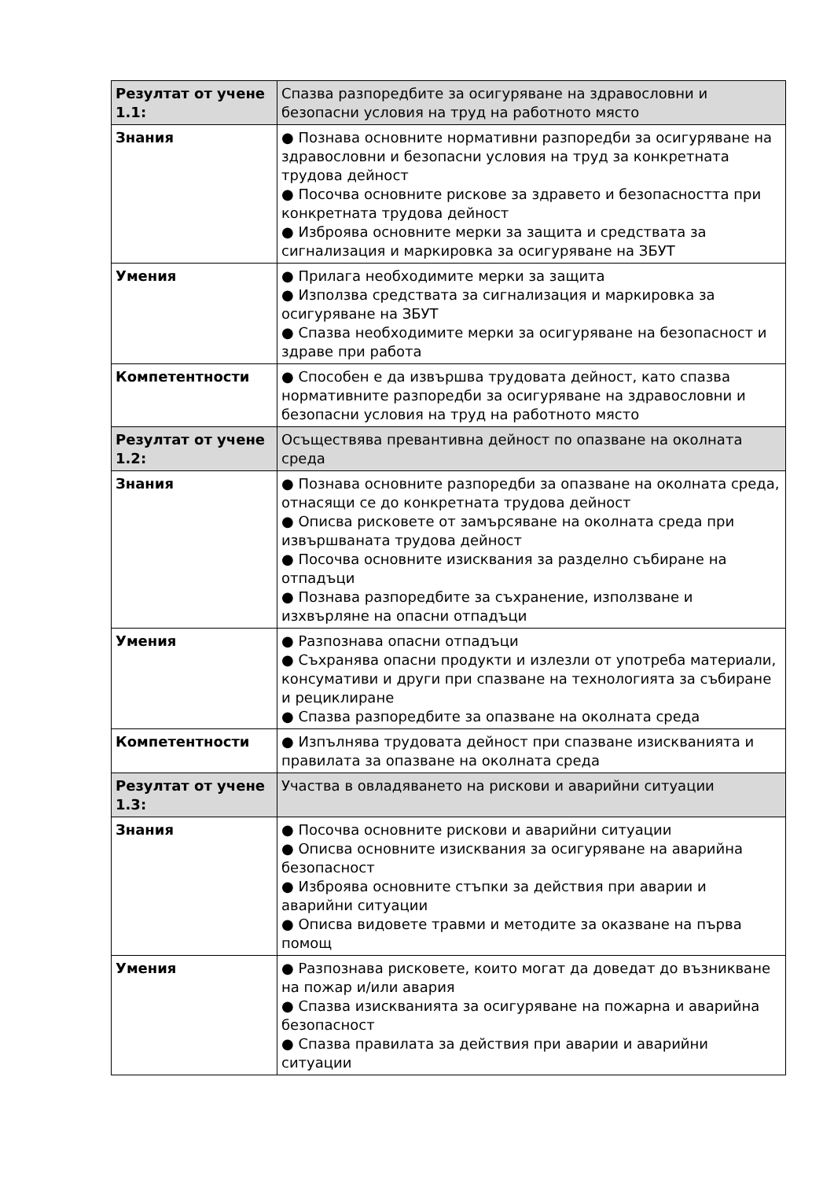| Резултат от учене 1.1: | Спазва разпоредбите за осигуряване на здравословни и безопасни условия на труд на работното място |
| Знания | ● Познава основните нормативни разпоредби за осигуряване на здравословни и безопасни условия на труд за конкретната трудова дейност ● Посочва основните рискове за здравето и безопасността при конкретната трудова дейност ● Изброява основните мерки за защита и средствата за сигнализация и маркировка за осигуряване на ЗБУТ |
| Умения | ● Прилага необходимите мерки за защита ● Използва средствата за сигнализация и маркировка за осигуряване на ЗБУТ ● Спазва необходимите мерки за осигуряване на безопасност и здраве при работа |
| Компетентности | ● Способен е да извършва трудовата дейност, като спазва нормативните разпоредби за осигуряване на здравословни и безопасни условия на труд на работното място |
| Резултат от учене 1.2: | Осъществява превантивна дейност по опазване на околната среда |
| Знания | ● Познава основните разпоредби за опазване на околната среда, отнасящи се до конкретната трудова дейност ● Описва рисковете от замърсяване на околната среда при извършваната трудова дейност ● Посочва основните изисквания за разделно събиране на отпадъци ● Познава разпоредбите за съхранение, използване и изхвърляне на опасни отпадъци |
| Умения | ● Разпознава опасни отпадъци ● Съхранява опасни продукти и излезли от употреба материали, консумативи и други при спазване на технологията за събиране и рециклиране ● Спазва разпоредбите за опазване на околната среда |
| Компетентности | ● Изпълнява трудовата дейност при спазване изискванията и правилата за опазване на околната среда |
| Резултат от учене 1.3: | Участва в овладяването на рискови и аварийни ситуации |
| Знания | ● Посочва основните рискови и аварийни ситуации ● Описва основните изисквания за осигуряване на аварийна безопасност ● Изброява основните стъпки за действия при аварии и аварийни ситуации ● Описва видовете травми и методите за оказване на първа помощ |
| Умения | ● Разпознава рисковете, които могат да доведат до възникване на пожар и/или авария ● Спазва изискванията за осигуряване на пожарна и аварийна безопасност ● Спазва правилата за действия при аварии и аварийни ситуации |